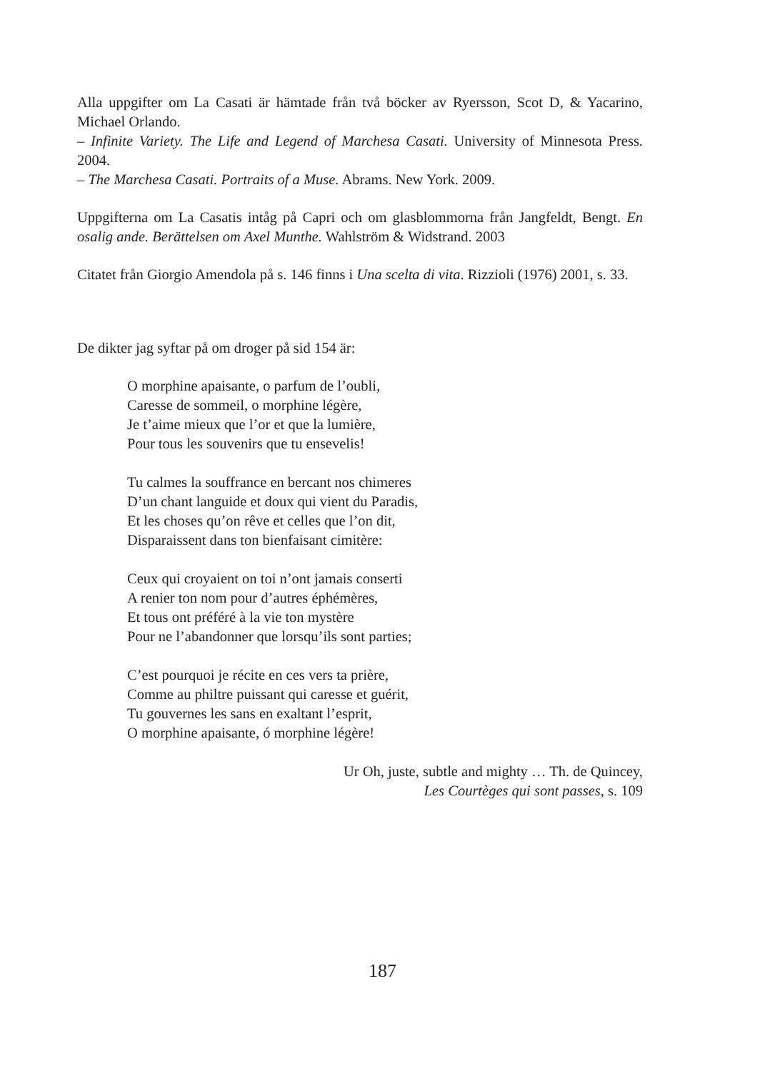Alla uppgifter om La Casati är hämtade från två böcker av Ryersson, Scot D, & Yacarino, Michael Orlando.
– Infinite Variety. The Life and Legend of Marchesa Casati. University of Minnesota Press. 2004.
– The Marchesa Casati. Portraits of a Muse. Abrams. New York. 2009.
Uppgifterna om La Casatis intåg på Capri och om glasblommorna från Jangfeldt, Bengt. En osalig ande. Berättelsen om Axel Munthe. Wahlström & Widstrand. 2003
Citatet från Giorgio Amendola på s. 146 finns i Una scelta di vita. Rizzioli (1976) 2001, s. 33.
De dikter jag syftar på om droger på sid 154 är:
O morphine apaisante, o parfum de l’oubli,
Caresse de sommeil, o morphine légère,
Je t’aime mieux que l’or et que la lumière,
Pour tous les souvenirs que tu ensevelis!
Tu calmes la souffrance en bercant nos chimeres
D’un chant languide et doux qui vient du Paradis,
Et les choses qu’on rêve et celles que l’on dit,
Disparaissent dans ton bienfaisant cimitère:
Ceux qui croyaient on toi n’ont jamais conserti
A renier ton nom pour d’autres éphémères,
Et tous ont préféré à la vie ton mystère
Pour ne l’abandonner que lorsqu’ils sont parties;
C’est pourquoi je récite en ces vers ta prière,
Comme au philtre puissant qui caresse et guérit,
Tu gouvernes les sans en exaltant l’esprit,
O morphine apaisante, ó morphine légère!
Ur Oh, juste, subtle and mighty … Th. de Quincey,
Les Courtèges qui sont passes, s. 109
187